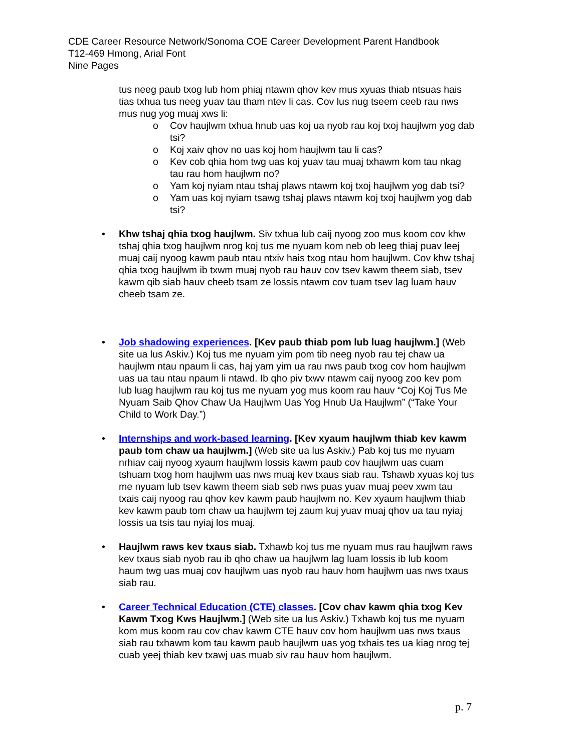CDE Career Resource Network/Sonoma COE Career Development Parent Handbook
T12-469 Hmong, Arial Font
Nine Pages
tus neeg paub txog lub hom phiaj ntawm qhov kev mus xyuas thiab ntsuas hais tias txhua tus neeg yuav tau tham ntev li cas. Cov lus nug tseem ceeb rau nws mus nug yog muaj xws li:
o Cov haujlwm txhua hnub uas koj ua nyob rau koj txoj haujlwm yog dab tsi?
o Koj xaiv qhov no uas koj hom haujlwm tau li cas?
o Kev cob qhia hom twg uas koj yuav tau muaj txhawm kom tau nkag tau rau hom haujlwm no?
o Yam koj nyiam ntau tshaj plaws ntawm koj txoj haujlwm yog dab tsi?
o Yam uas koj nyiam tsawg tshaj plaws ntawm koj txoj haujlwm yog dab tsi?
• Khw tshaj qhia txog haujlwm. Siv txhua lub caij nyoog zoo mus koom cov khw tshaj qhia txog haujlwm nrog koj tus me nyuam kom neb ob leeg thiaj puav leej muaj caij nyoog kawm paub ntau ntxiv hais txog ntau hom haujlwm. Cov khw tshaj qhia txog haujlwm ib txwm muaj nyob rau hauv cov tsev kawm theem siab, tsev kawm qib siab hauv cheeb tsam ze lossis ntawm cov tuam tsev lag luam hauv cheeb tsam ze.
• Job shadowing experiences. [Kev paub thiab pom lub luag haujlwm.] (Web site ua lus Askiv.) Koj tus me nyuam yim pom tib neeg nyob rau tej chaw ua haujlwm ntau npaum li cas, haj yam yim ua rau nws paub txog cov hom haujlwm uas ua tau ntau npaum li ntawd. Ib qho piv txwv ntawm caij nyoog zoo kev pom lub luag haujlwm rau koj tus me nyuam yog mus koom rau hauv “Coj Koj Tus Me Nyuam Saib Qhov Chaw Ua Haujlwm Uas Yog Hnub Ua Haujlwm” (“Take Your Child to Work Day.”)
• Internships and work-based learning. [Kev xyaum haujlwm thiab kev kawm paub tom chaw ua haujlwm.] (Web site ua lus Askiv.) Pab koj tus me nyuam nrhiav caij nyoog xyaum haujlwm lossis kawm paub cov haujlwm uas cuam tshuam txog hom haujlwm uas nws muaj kev txaus siab rau. Tshawb xyuas koj tus me nyuam lub tsev kawm theem siab seb nws puas yuav muaj peev xwm tau txais caij nyoog rau qhov kev kawm paub haujlwm no. Kev xyaum haujlwm thiab kev kawm paub tom chaw ua haujlwm tej zaum kuj yuav muaj qhov ua tau nyiaj lossis ua tsis tau nyiaj los muaj.
• Haujlwm raws kev txaus siab. Txhawb koj tus me nyuam mus rau haujlwm raws kev txaus siab nyob rau ib qho chaw ua haujlwm lag luam lossis ib lub koom haum twg uas muaj cov haujlwm uas nyob rau hauv hom haujlwm uas nws txaus siab rau.
• Career Technical Education (CTE) classes. [Cov chav kawm qhia txog Kev Kawm Txog Kws Haujlwm.] (Web site ua lus Askiv.) Txhawb koj tus me nyuam kom mus koom rau cov chav kawm CTE hauv cov hom haujlwm uas nws txaus siab rau txhawm kom tau kawm paub haujlwm uas yog txhais tes ua kiag nrog tej cuab yeej thiab kev txawj uas muab siv rau hauv hom haujlwm.
p. 7